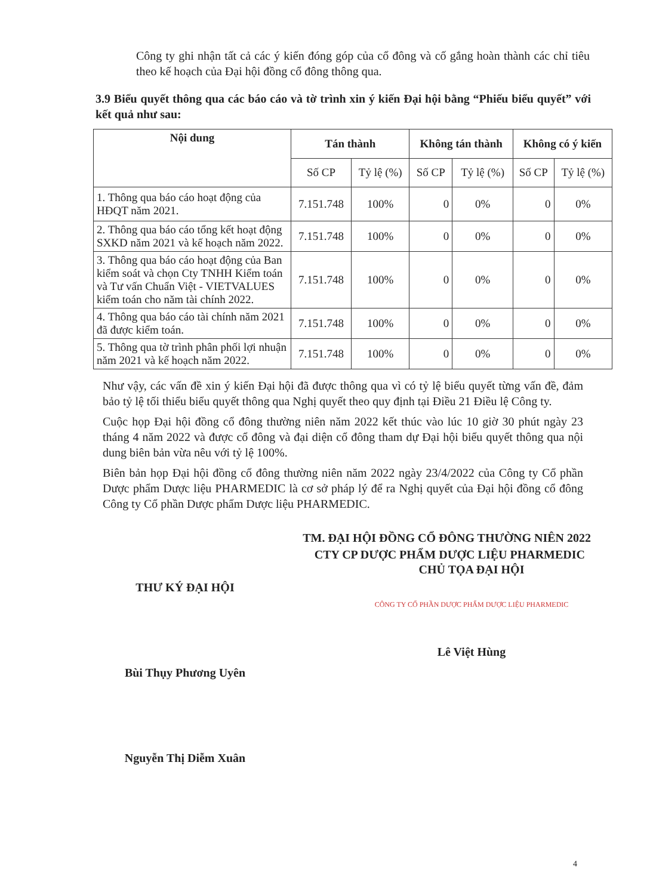Công ty ghi nhận tất cả các ý kiến đóng góp của cổ đông và cố gắng hoàn thành các chỉ tiêu theo kế hoạch của Đại hội đồng cổ đông thông qua.
3.9 Biểu quyết thông qua các báo cáo và tờ trình xin ý kiến Đại hội bằng “Phiếu biểu quyết” với kết quả như sau:
| Nội dung | Tán thành | | Không tán thành | | Không có ý kiến | |
| --- | --- | --- | --- | --- | --- | --- |
| | Số CP | Tỷ lệ (%) | Số CP | Tỷ lệ (%) | Số CP | Tỷ lệ (%) |
| 1. Thông qua báo cáo hoạt động của HĐQT năm 2021. | 7.151.748 | 100% | 0 | 0% | 0 | 0% |
| 2. Thông qua báo cáo tổng kết hoạt động SXKD năm 2021 và kế hoạch năm 2022. | 7.151.748 | 100% | 0 | 0% | 0 | 0% |
| 3. Thông qua báo cáo hoạt động của Ban kiểm soát và chọn Cty TNHH Kiểm toán và Tư vấn Chuẩn Việt - VIETVALUES kiểm toán cho năm tài chính 2022. | 7.151.748 | 100% | 0 | 0% | 0 | 0% |
| 4. Thông qua báo cáo tài chính năm 2021 đã được kiểm toán. | 7.151.748 | 100% | 0 | 0% | 0 | 0% |
| 5. Thông qua tờ trình phân phối lợi nhuận năm 2021 và kế hoạch năm 2022. | 7.151.748 | 100% | 0 | 0% | 0 | 0% |
Như vậy, các vấn đề xin ý kiến Đại hội đã được thông qua vì có tỷ lệ biểu quyết từng vấn đề, đảm bảo tỷ lệ tối thiểu biểu quyết thông qua Nghị quyết theo quy định tại Điều 21 Điều lệ Công ty.
Cuộc họp Đại hội đồng cổ đông thường niên năm 2022 kết thúc vào lúc 10 giờ 30 phút ngày 23 tháng 4 năm 2022 và được cổ đông và đại diện cổ đông tham dự Đại hội biểu quyết thông qua nội dung biên bản vừa nêu với tỷ lệ 100%.
Biên bản họp Đại hội đồng cổ đông thường niên năm 2022 ngày 23/4/2022 của Công ty Cổ phần Dược phẩm Dược liệu PHARMEDIC là cơ sở pháp lý để ra Nghị quyết của Đại hội đồng cổ đông Công ty Cổ phần Dược phẩm Dược liệu PHARMEDIC.
TM. ĐẠI HỘI ĐỒNG CỔ ĐÔNG THƯỜNG NIÊN 2022
CTY CP DƯỢC PHẨM DƯỢC LIỆU PHARMEDIC
THƯ KÝ ĐẠI HỘI
Bùi Thụy Phương Uyên
Nguyễn Thị Diễm Xuân
CHỦ TỌA ĐẠI HỘI
CÔNG TY CỔ PHẦN DƯỢC PHẨM DƯỢC LIỆU PHARMEDIC
Lê Việt Hùng
4